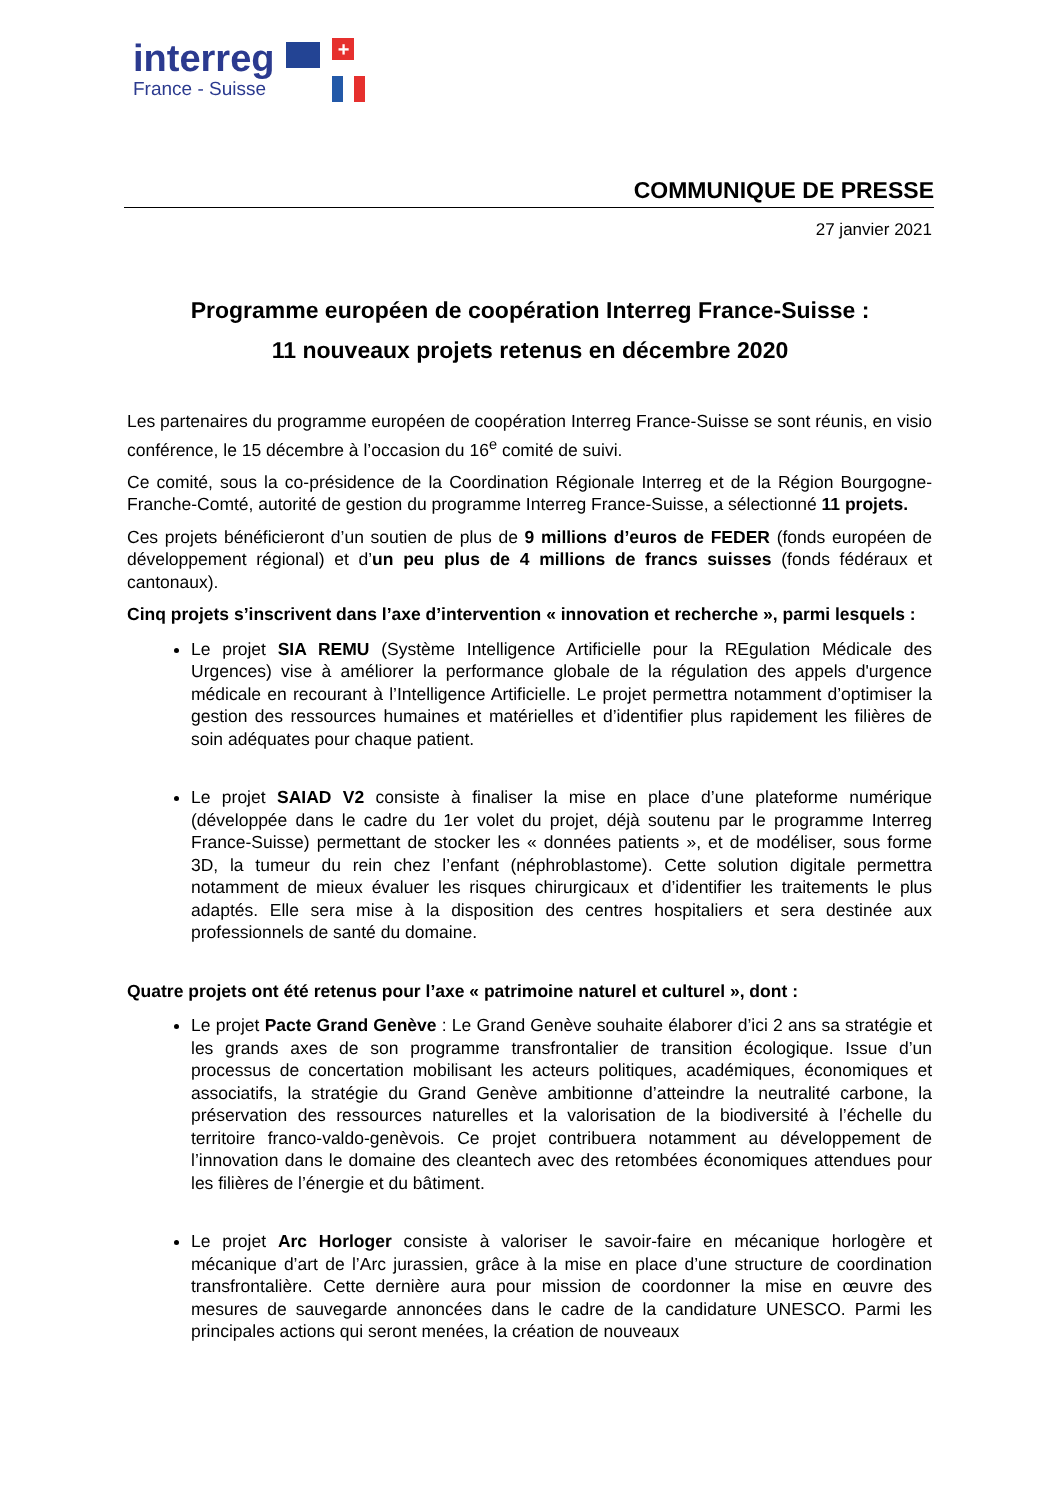interreg
France - Suisse
+
COMMUNIQUE DE PRESSE
27 janvier 2021
Programme européen de coopération Interreg France-Suisse :
11 nouveaux projets retenus en décembre 2020
Les partenaires du programme européen de coopération Interreg France-Suisse se sont réunis, en visio conférence, le 15 décembre à l’occasion du 16<sup>e</sup> comité de suivi.
Ce comité, sous la co-présidence de la Coordination Régionale Interreg et de la Région Bourgogne-Franche-Comté, autorité de gestion du programme Interreg France-Suisse, a sélectionné 11 projets.
Ces projets bénéficieront d’un soutien de plus de 9 millions d’euros de FEDER (fonds européen de développement régional) et d’un peu plus de 4 millions de francs suisses (fonds fédéraux et cantonaux).
Cinq projets s’inscrivent dans l’axe d’intervention « innovation et recherche », parmi lesquels :
Le projet SIA REMU (Système Intelligence Artificielle pour la REgulation Médicale des Urgences) vise à améliorer la performance globale de la régulation des appels d'urgence médicale en recourant à l’Intelligence Artificielle. Le projet permettra notamment d’optimiser la gestion des ressources humaines et matérielles et d’identifier plus rapidement les filières de soin adéquates pour chaque patient.
Le projet SAIAD V2 consiste à finaliser la mise en place d’une plateforme numérique (développée dans le cadre du 1er volet du projet, déjà soutenu par le programme Interreg France-Suisse) permettant de stocker les « données patients », et de modéliser, sous forme 3D, la tumeur du rein chez l’enfant (néphroblastome). Cette solution digitale permettra notamment de mieux évaluer les risques chirurgicaux et d’identifier les traitements le plus adaptés. Elle sera mise à la disposition des centres hospitaliers et sera destinée aux professionnels de santé du domaine.
Quatre projets ont été retenus pour l’axe « patrimoine naturel et culturel », dont :
Le projet Pacte Grand Genève : Le Grand Genève souhaite élaborer d’ici 2 ans sa stratégie et les grands axes de son programme transfrontalier de transition écologique. Issue d’un processus de concertation mobilisant les acteurs politiques, académiques, économiques et associatifs, la stratégie du Grand Genève ambitionne d’atteindre la neutralité carbone, la préservation des ressources naturelles et la valorisation de la biodiversité à l’échelle du territoire franco-valdo-genèvois. Ce projet contribuera notamment au développement de l’innovation dans le domaine des cleantech avec des retombées économiques attendues pour les filières de l’énergie et du bâtiment.
Le projet Arc Horloger consiste à valoriser le savoir-faire en mécanique horlogère et mécanique d’art de l’Arc jurassien, grâce à la mise en place d’une structure de coordination transfrontalière. Cette dernière aura pour mission de coordonner la mise en œuvre des mesures de sauvegarde annoncées dans le cadre de la candidature UNESCO. Parmi les principales actions qui seront menées, la création de nouveaux